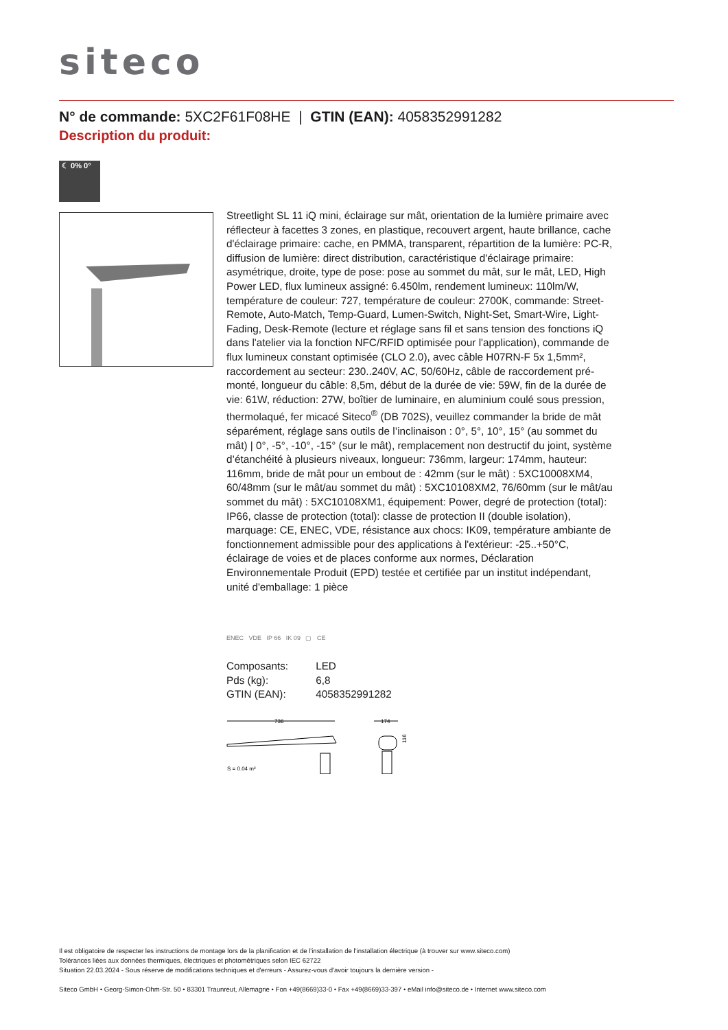siteco
N° de commande: 5XC2F61F08HE | GTIN (EAN): 4058352991282
Description du produit:
☾ 0% 0°
Streetlight SL 11 iQ mini, éclairage sur mât, orientation de la lumière primaire avec réflecteur à facettes 3 zones, en plastique, recouvert argent, haute brillance, cache d'éclairage primaire: cache, en PMMA, transparent, répartition de la lumière: PC-R, diffusion de lumière: direct distribution, caractéristique d'éclairage primaire: asymétrique, droite, type de pose: pose au sommet du mât, sur le mât, LED, High Power LED, flux lumineux assigné: 6.450lm, rendement lumineux: 110lm/W, température de couleur: 727, température de couleur: 2700K, commande: Street-Remote, Auto-Match, Temp-Guard, Lumen-Switch, Night-Set, Smart-Wire, Light-Fading, Desk-Remote (lecture et réglage sans fil et sans tension des fonctions iQ dans l'atelier via la fonction NFC/RFID optimisée pour l'application), commande de flux lumineux constant optimisée (CLO 2.0), avec câble H07RN-F 5x 1,5mm², raccordement au secteur: 230..240V, AC, 50/60Hz, câble de raccordement pré-monté, longueur du câble: 8,5m, début de la durée de vie: 59W, fin de la durée de vie: 61W, réduction: 27W, boîtier de luminaire, en aluminium coulé sous pression, thermolaqué, fer micacé Siteco<sup>®</sup> (DB 702S), veuillez commander la bride de mât séparément, réglage sans outils de l’inclinaison : 0°, 5°, 10°, 15° (au sommet du mât) | 0°, -5°, -10°, -15° (sur le mât), remplacement non destructif du joint, système d’étanchéité à plusieurs niveaux, longueur: 736mm, largeur: 174mm, hauteur: 116mm, bride de mât pour un embout de : 42mm (sur le mât) : 5XC10008XM4, 60/48mm (sur le mât/au sommet du mât) : 5XC10108XM2, 76/60mm (sur le mât/au sommet du mât) : 5XC10108XM1, équipement: Power, degré de protection (total): IP66, classe de protection (total): classe de protection II (double isolation), marquage: CE, ENEC, VDE, résistance aux chocs: IK09, température ambiante de fonctionnement admissible pour des applications à l'extérieur: -25..+50°C, éclairage de voies et de places conforme aux normes, Déclaration Environnementale Produit (EPD) testée et certifiée par un institut indépendant, unité d'emballage: 1 pièce
ENEC VDE IP 66 IK 09 ▢ CE
| Composants: | LED |
| Pds (kg): | 6,8 |
| GTIN (EAN): | 4058352991282 |
736
174
116
S = 0.04 m²
Il est obligatoire de respecter les instructions de montage lors de la planification et de l'installation de l'installation électrique (à trouver sur www.siteco.com)
Tolérances liées aux données thermiques, électriques et photométriques selon IEC 62722
Situation 22.03.2024 - Sous réserve de modifications techniques et d'erreurs - Assurez-vous d'avoir toujours la dernière version -
Siteco GmbH • Georg-Simon-Ohm-Str. 50 • 83301 Traunreut, Allemagne • Fon +49(8669)33-0 • Fax +49(8669)33-397 • eMail info@siteco.de • Internet www.siteco.com